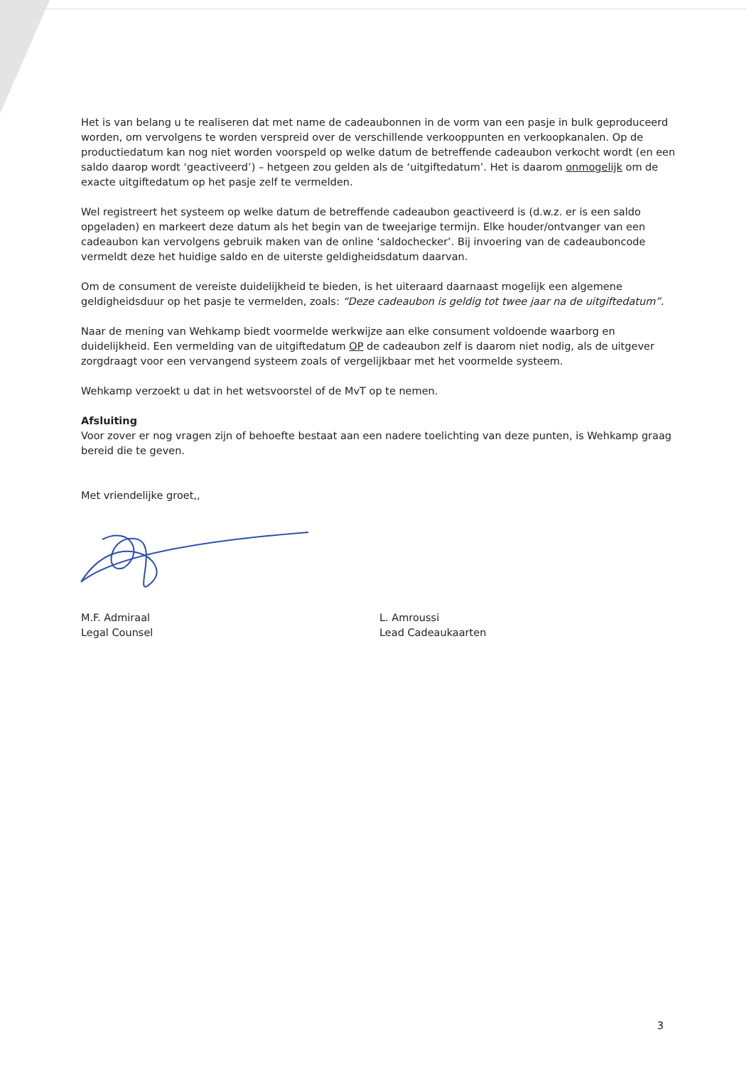Het is van belang u te realiseren dat met name de cadeaubonnen in de vorm van een pasje in bulk geproduceerd worden, om vervolgens te worden verspreid over de verschillende verkooppunten en verkoopkanalen. Op de productiedatum kan nog niet worden voorspeld op welke datum de betreffende cadeaubon verkocht wordt (en een saldo daarop wordt ‘geactiveerd’) – hetgeen zou gelden als de ‘uitgiftedatum’. Het is daarom onmogelijk om de exacte uitgiftedatum op het pasje zelf te vermelden.
Wel registreert het systeem op welke datum de betreffende cadeaubon geactiveerd is (d.w.z. er is een saldo opgeladen) en markeert deze datum als het begin van de tweejarige termijn. Elke houder/ontvanger van een cadeaubon kan vervolgens gebruik maken van de online ‘saldochecker’. Bij invoering van de cadeauboncode vermeldt deze het huidige saldo en de uiterste geldigheidsdatum daarvan.
Om de consument de vereiste duidelijkheid te bieden, is het uiteraard daarnaast mogelijk een algemene geldigheidsduur op het pasje te vermelden, zoals: “Deze cadeaubon is geldig tot twee jaar na de uitgiftedatum”.
Naar de mening van Wehkamp biedt voormelde werkwijze aan elke consument voldoende waarborg en duidelijkheid. Een vermelding van de uitgiftedatum OP de cadeaubon zelf is daarom niet nodig, als de uitgever zorgdraagt voor een vervangend systeem zoals of vergelijkbaar met het voormelde systeem.
Wehkamp verzoekt u dat in het wetsvoorstel of de MvT op te nemen.
Afsluiting
Voor zover er nog vragen zijn of behoefte bestaat aan een nadere toelichting van deze punten, is Wehkamp graag bereid die te geven.
Met vriendelijke groet,,
M.F. Admiraal
Legal Counsel
L. Amroussi
Lead Cadeaukaarten
3